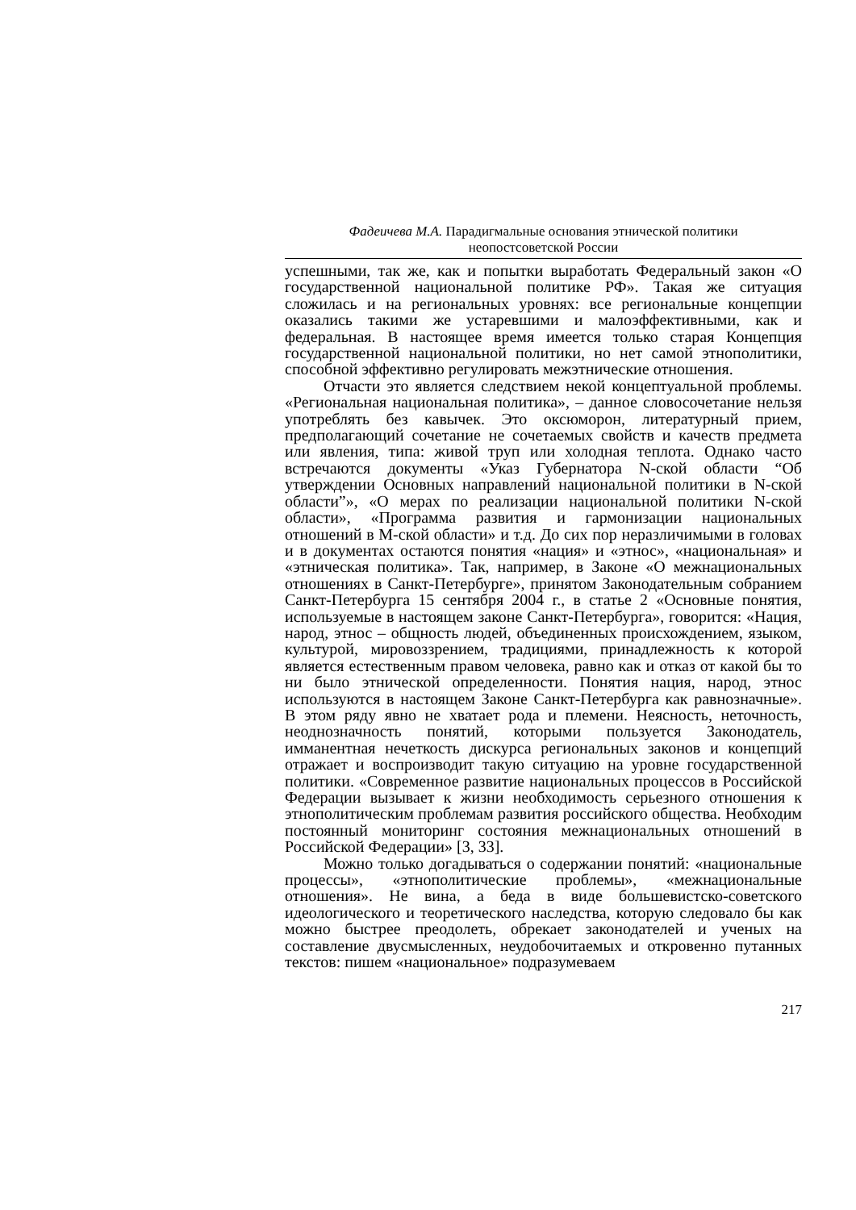Фадеичева М.А. Парадигмальные основания этнической политики
неопостсоветской России
успешными, так же, как и попытки выработать Федеральный закон «О государственной национальной политике РФ». Такая же ситуация сложилась и на региональных уровнях: все региональные концепции оказались такими же устаревшими и малоэффективными, как и федеральная. В настоящее время имеется только старая Концепция государственной национальной политики, но нет самой этнополитики, способной эффективно регулировать межэтнические отношения.
Отчасти это является следствием некой концептуальной проблемы. «Региональная национальная политика», – данное словосочетание нельзя употреблять без кавычек. Это оксюморон, литературный прием, предполагающий сочетание не сочетаемых свойств и качеств предмета или явления, типа: живой труп или холодная теплота. Однако часто встречаются документы «Указ Губернатора N-ской области “Об утверждении Основных направлений национальной политики в N-ской области”», «О мерах по реализации национальной политики N-ской области», «Программа развития и гармонизации национальных отношений в М-ской области» и т.д. До сих пор неразличимыми в головах и в документах остаются понятия «нация» и «этнос», «национальная» и «этническая политика». Так, например, в Законе «О межнациональных отношениях в Санкт-Петербурге», принятом Законодательным собранием Санкт-Петербурга 15 сентября 2004 г., в статье 2 «Основные понятия, используемые в настоящем законе Санкт-Петербурга», говорится: «Нация, народ, этнос – общность людей, объединенных происхождением, языком, культурой, мировоззрением, традициями, принадлежность к которой является естественным правом человека, равно как и отказ от какой бы то ни было этнической определенности. Понятия нация, народ, этнос используются в настоящем Законе Санкт-Петербурга как равнозначные». В этом ряду явно не хватает рода и племени. Неясность, неточность, неоднозначность понятий, которыми пользуется Законодатель, имманентная нечеткость дискурса региональных законов и концепций отражает и воспроизводит такую ситуацию на уровне государственной политики. «Современное развитие национальных процессов в Российской Федерации вызывает к жизни необходимость серьезного отношения к этнополитическим проблемам развития российского общества. Необходим постоянный мониторинг состояния межнациональных отношений в Российской Федерации» [3, 33].
Можно только догадываться о содержании понятий: «национальные процессы», «этнополитические проблемы», «межнациональные отношения». Не вина, а беда в виде большевистско-советского идеологического и теоретического наследства, которую следовало бы как можно быстрее преодолеть, обрекает законодателей и ученых на составление двусмысленных, неудобочитаемых и откровенно путанных текстов: пишем «национальное» подразумеваем
217